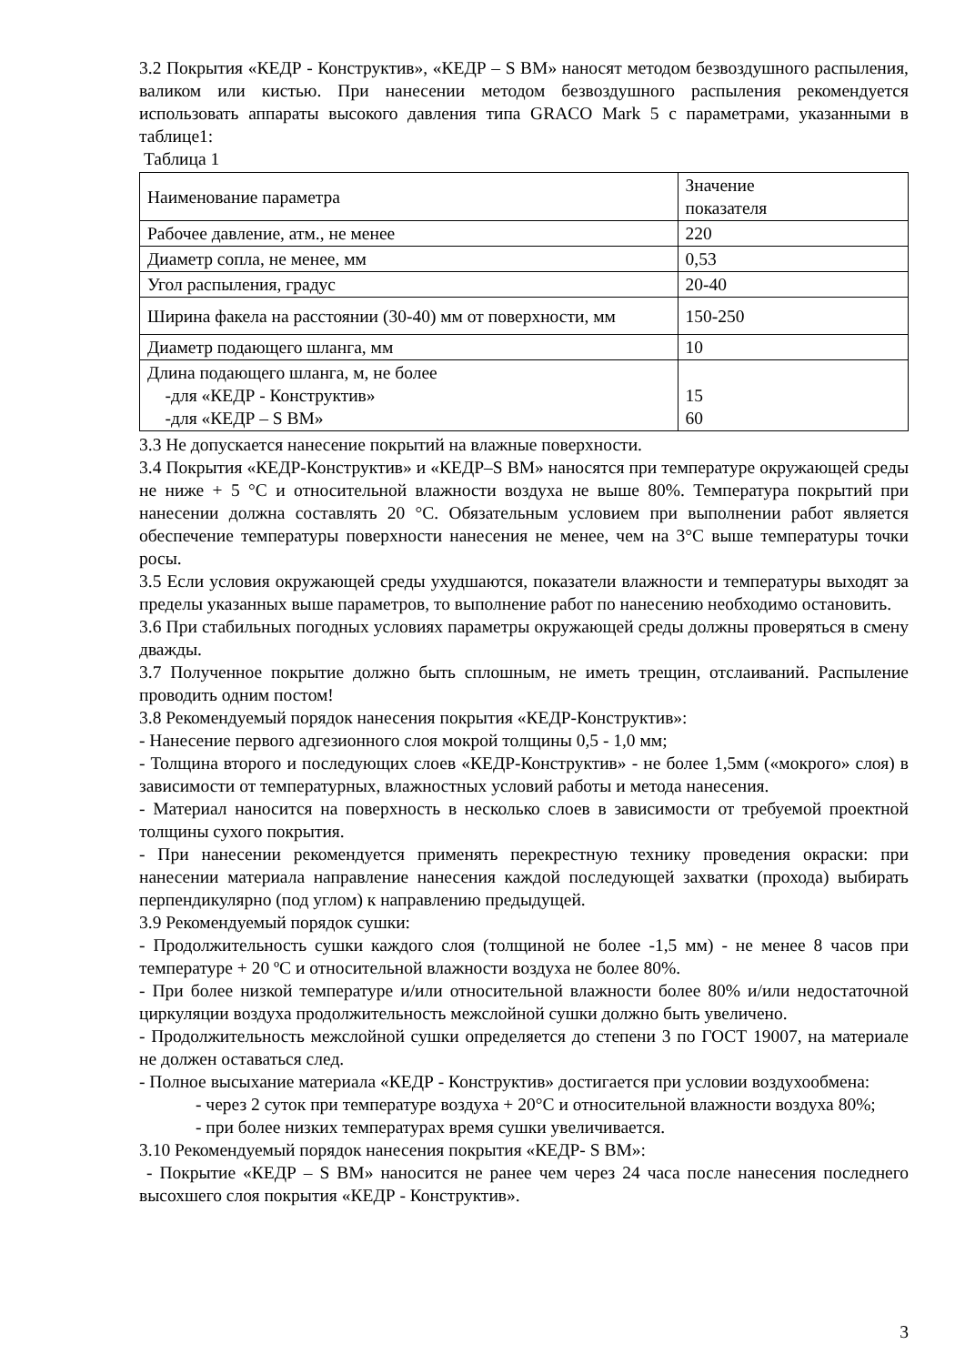3.2 Покрытия «КЕДР - Конструктив», «КЕДР – S ВМ» наносят методом безвоздушного распыления, валиком или кистью. При нанесении методом безвоздушного распыления рекомендуется использовать аппараты высокого давления типа GRACO Mark 5 с параметрами, указанными в таблице1:
Таблица 1
| Наименование параметра | Значение показателя |
| Рабочее давление, атм., не менее | 220 |
| Диаметр сопла, не менее, мм | 0,53 |
| Угол распыления, градус | 20-40 |
| Ширина факела на расстоянии (30-40) мм от поверхности, мм | 150-250 |
| Диаметр подающего шланга, мм | 10 |
| Длина подающего шланга, м, не более -для «КЕДР - Конструктив» -для «КЕДР – S ВМ» | 15 60 |
3.3 Не допускается нанесение покрытий на влажные поверхности.
3.4 Покрытия «КЕДР-Конструктив» и «КЕДР–S ВМ» наносятся при температуре окружающей среды не ниже + 5 °С и относительной влажности воздуха не выше 80%. Температура покрытий при нанесении должна составлять 20 °С. Обязательным условием при выполнении работ является обеспечение температуры поверхности нанесения не менее, чем на 3°С выше температуры точки росы.
3.5 Если условия окружающей среды ухудшаются, показатели влажности и температуры выходят за пределы указанных выше параметров, то выполнение работ по нанесению необходимо остановить.
3.6 При стабильных погодных условиях параметры окружающей среды должны проверяться в смену дважды.
3.7 Полученное покрытие должно быть сплошным, не иметь трещин, отслаиваний. Распыление проводить одним постом!
3.8 Рекомендуемый порядок нанесения покрытия «КЕДР-Конструктив»:
- Нанесение первого адгезионного слоя мокрой толщины 0,5 - 1,0 мм;
- Толщина второго и последующих слоев «КЕДР-Конструктив» - не более 1,5мм («мокрого» слоя) в зависимости от температурных, влажностных условий работы и метода нанесения.
- Материал наносится на поверхность в несколько слоев в зависимости от требуемой проектной толщины сухого покрытия.
- При нанесении рекомендуется применять перекрестную технику проведения окраски: при нанесении материала направление нанесения каждой последующей захватки (прохода) выбирать перпендикулярно (под углом) к направлению предыдущей.
3.9 Рекомендуемый порядок сушки:
- Продолжительность сушки каждого слоя (толщиной не более -1,5 мм) - не менее 8 часов при температуре + 20 ºС и относительной влажности воздуха не более 80%.
- При более низкой температуре и/или относительной влажности более 80% и/или недостаточной циркуляции воздуха продолжительность межслойной сушки должно быть увеличено.
- Продолжительность межслойной сушки определяется до степени 3 по ГОСТ 19007, на материале не должен оставаться след.
- Полное высыхание материала «КЕДР - Конструктив» достигается при условии воздухообмена:
- через 2 суток при температуре воздуха + 20°С и относительной влажности воздуха 80%;
- при более низких температурах время сушки увеличивается.
3.10 Рекомендуемый порядок нанесения покрытия «КЕДР- S ВМ»:
- Покрытие «КЕДР – S ВМ» наносится не ранее чем через 24 часа после нанесения последнего высохшего слоя покрытия «КЕДР - Конструктив».
3